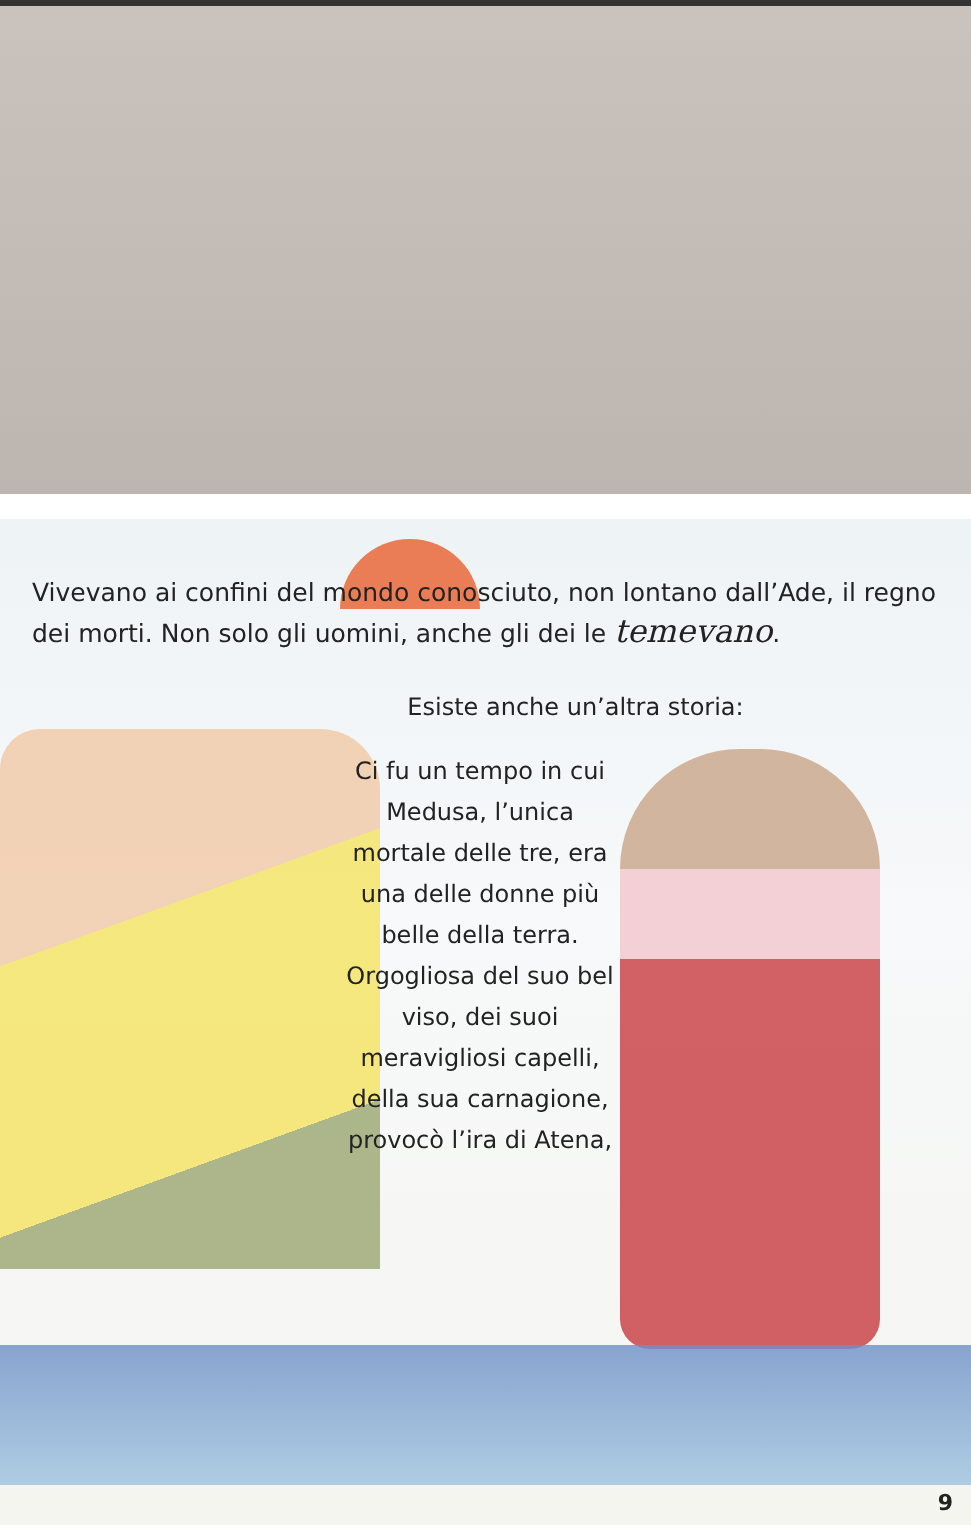Vivevano ai confini del mondo conosciuto, non lontano dall’Ade, il regno dei morti. Non solo gli uomini, anche gli dei le temevano.
Esiste anche un’altra storia:
Ci fu un tempo in cui Medusa, l’unica mortale delle tre, era una delle donne più belle della terra. Orgogliosa del suo bel viso, dei suoi meravigliosi capelli, della sua carnagione, provocò l’ira di Atena,
9